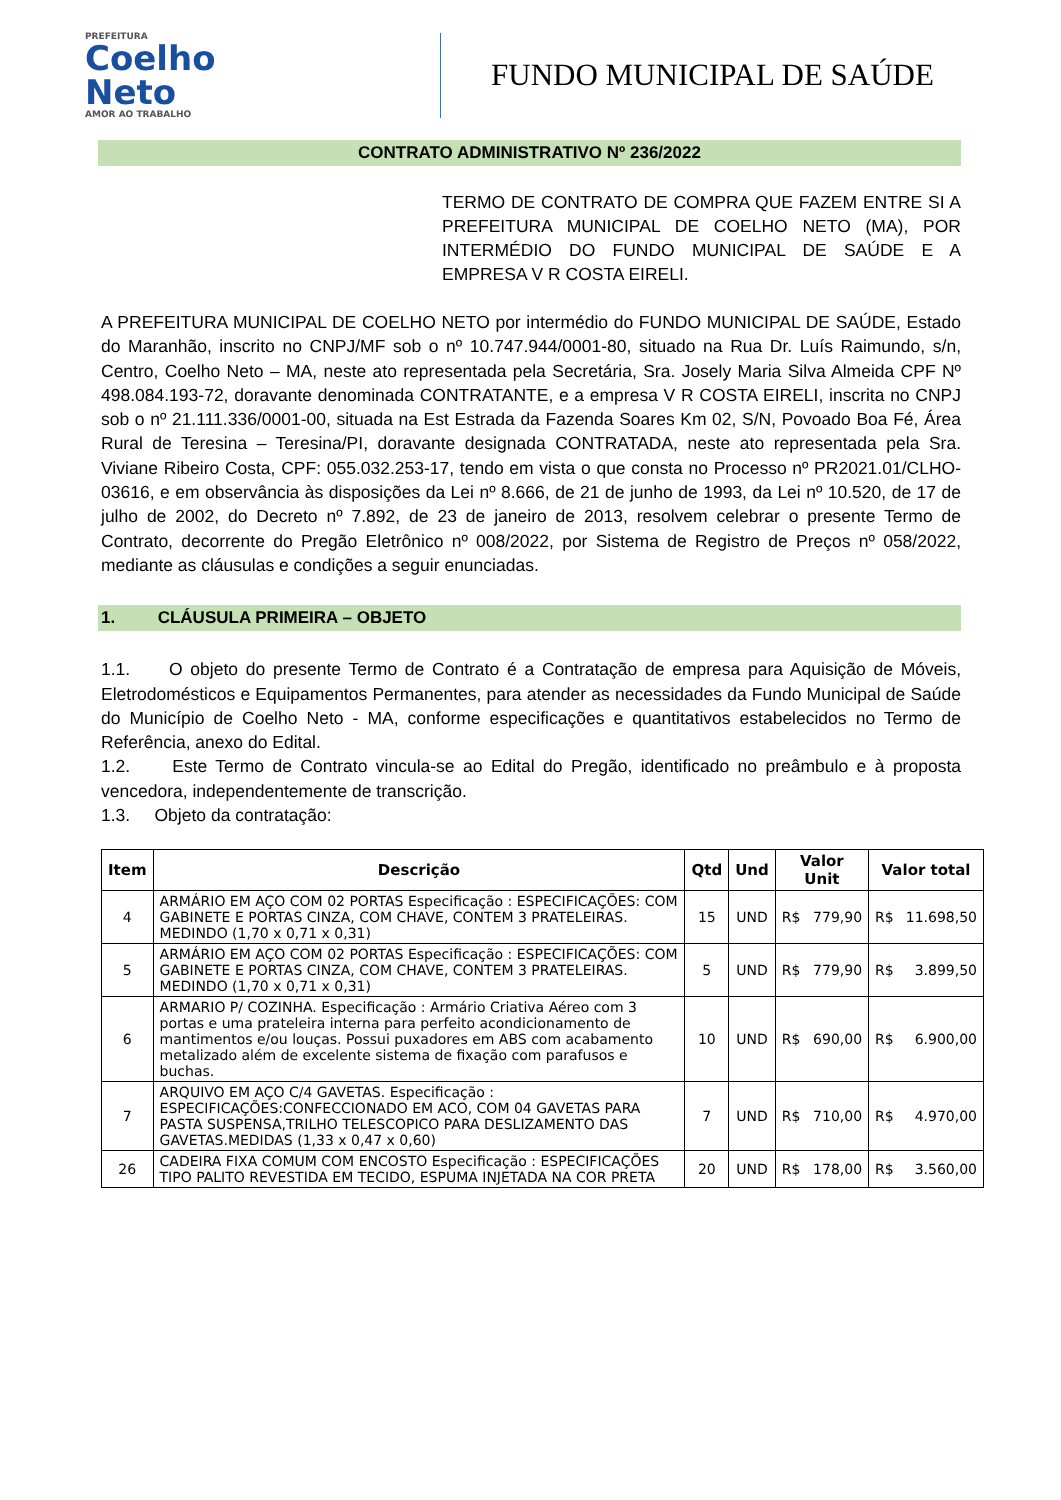PREFEITURA
Coelho
Neto
AMOR AO TRABALHO
FUNDO MUNICIPAL DE SAÚDE
CONTRATO ADMINISTRATIVO Nº 236/2022
TERMO DE CONTRATO DE COMPRA QUE FAZEM ENTRE SI A PREFEITURA MUNICIPAL DE COELHO NETO (MA), POR INTERMÉDIO DO FUNDO MUNICIPAL DE SAÚDE E A EMPRESA V R COSTA EIRELI.
A PREFEITURA MUNICIPAL DE COELHO NETO por intermédio do FUNDO MUNICIPAL DE SAÚDE, Estado do Maranhão, inscrito no CNPJ/MF sob o nº 10.747.944/0001-80, situado na Rua Dr. Luís Raimundo, s/n, Centro, Coelho Neto – MA, neste ato representada pela Secretária, Sra. Josely Maria Silva Almeida CPF Nº 498.084.193-72, doravante denominada CONTRATANTE, e a empresa V R COSTA EIRELI, inscrita no CNPJ sob o nº 21.111.336/0001-00, situada na Est Estrada da Fazenda Soares Km 02, S/N, Povoado Boa Fé, Área Rural de Teresina – Teresina/PI, doravante designada CONTRATADA, neste ato representada pela Sra. Viviane Ribeiro Costa, CPF: 055.032.253-17, tendo em vista o que consta no Processo nº PR2021.01/CLHO-03616, e em observância às disposições da Lei nº 8.666, de 21 de junho de 1993, da Lei nº 10.520, de 17 de julho de 2002, do Decreto nº 7.892, de 23 de janeiro de 2013, resolvem celebrar o presente Termo de Contrato, decorrente do Pregão Eletrônico nº 008/2022, por Sistema de Registro de Preços nº 058/2022, mediante as cláusulas e condições a seguir enunciadas.
1. CLÁUSULA PRIMEIRA – OBJETO
1.1. O objeto do presente Termo de Contrato é a Contratação de empresa para Aquisição de Móveis, Eletrodomésticos e Equipamentos Permanentes, para atender as necessidades da Fundo Municipal de Saúde do Município de Coelho Neto - MA, conforme especificações e quantitativos estabelecidos no Termo de Referência, anexo do Edital.
1.2. Este Termo de Contrato vincula-se ao Edital do Pregão, identificado no preâmbulo e à proposta vencedora, independentemente de transcrição.
1.3. Objeto da contratação:
| Item | Descrição | Qtd | Und | Valor Unit | | Valor total | |
| --- | --- | --- | --- | --- | --- | --- | --- |
| 4 | ARMÁRIO EM AÇO COM 02 PORTAS Especificação : ESPECIFICAÇÕES: COM GABINETE E PORTAS CINZA, COM CHAVE, CONTEM 3 PRATELEIRAS. MEDINDO (1,70 x 0,71 x 0,31) | 15 | UND | R$ | 779,90 | R$ | 11.698,50 |
| 5 | ARMÁRIO EM AÇO COM 02 PORTAS Especificação : ESPECIFICAÇÕES: COM GABINETE E PORTAS CINZA, COM CHAVE, CONTEM 3 PRATELEIRAS. MEDINDO (1,70 x 0,71 x 0,31) | 5 | UND | R$ | 779,90 | R$ | 3.899,50 |
| 6 | ARMARIO P/ COZINHA. Especificação : Armário Criativa Aéreo com 3 portas e uma prateleira interna para perfeito acondicionamento de mantimentos e/ou louças. Possui puxadores em ABS com acabamento metalizado além de excelente sistema de fixação com parafusos e buchas. | 10 | UND | R$ | 690,00 | R$ | 6.900,00 |
| 7 | ARQUIVO EM AÇO C/4 GAVETAS. Especificação : ESPECIFICAÇÕES:CONFECCIONADO EM ACO, COM 04 GAVETAS PARA PASTA SUSPENSA,TRILHO TELESCOPICO PARA DESLIZAMENTO DAS GAVETAS.MEDIDAS (1,33 x 0,47 x 0,60) | 7 | UND | R$ | 710,00 | R$ | 4.970,00 |
| 26 | CADEIRA FIXA COMUM COM ENCOSTO Especificação : ESPECIFICAÇÕES TIPO PALITO REVESTIDA EM TECIDO, ESPUMA INJETADA NA COR PRETA | 20 | UND | R$ | 178,00 | R$ | 3.560,00 |